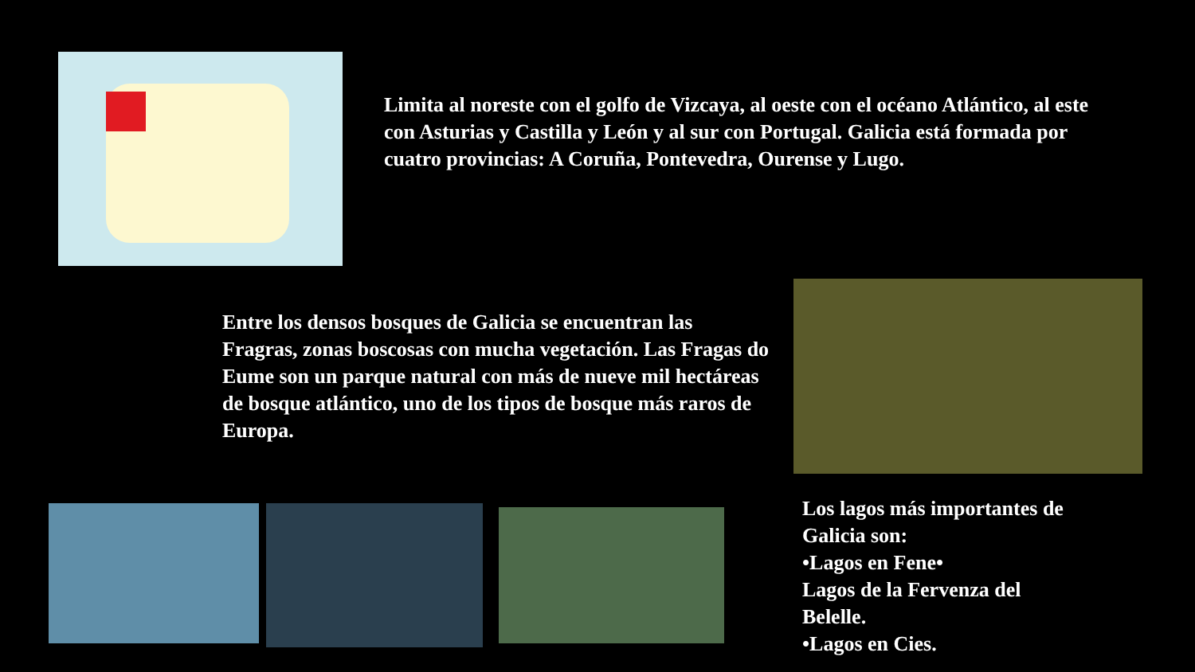Limita al noreste con el golfo de Vizcaya, al oeste con el océano Atlántico, al este con Asturias y Castilla y León y al sur con Portugal. Galicia está formada por cuatro provincias: A Coruña, Pontevedra, Ourense y Lugo.
Entre los densos bosques de Galicia se encuentran las Fragras, zonas boscosas con mucha vegetación. Las Fragas do Eume son un parque natural con más de nueve mil hectáreas de bosque atlántico, uno de los tipos de bosque más raros de Europa.
Los lagos más importantes de Galicia son:
•Lagos en Fene•
Lagos de la Fervenza del Belelle.
•Lagos en Cies.